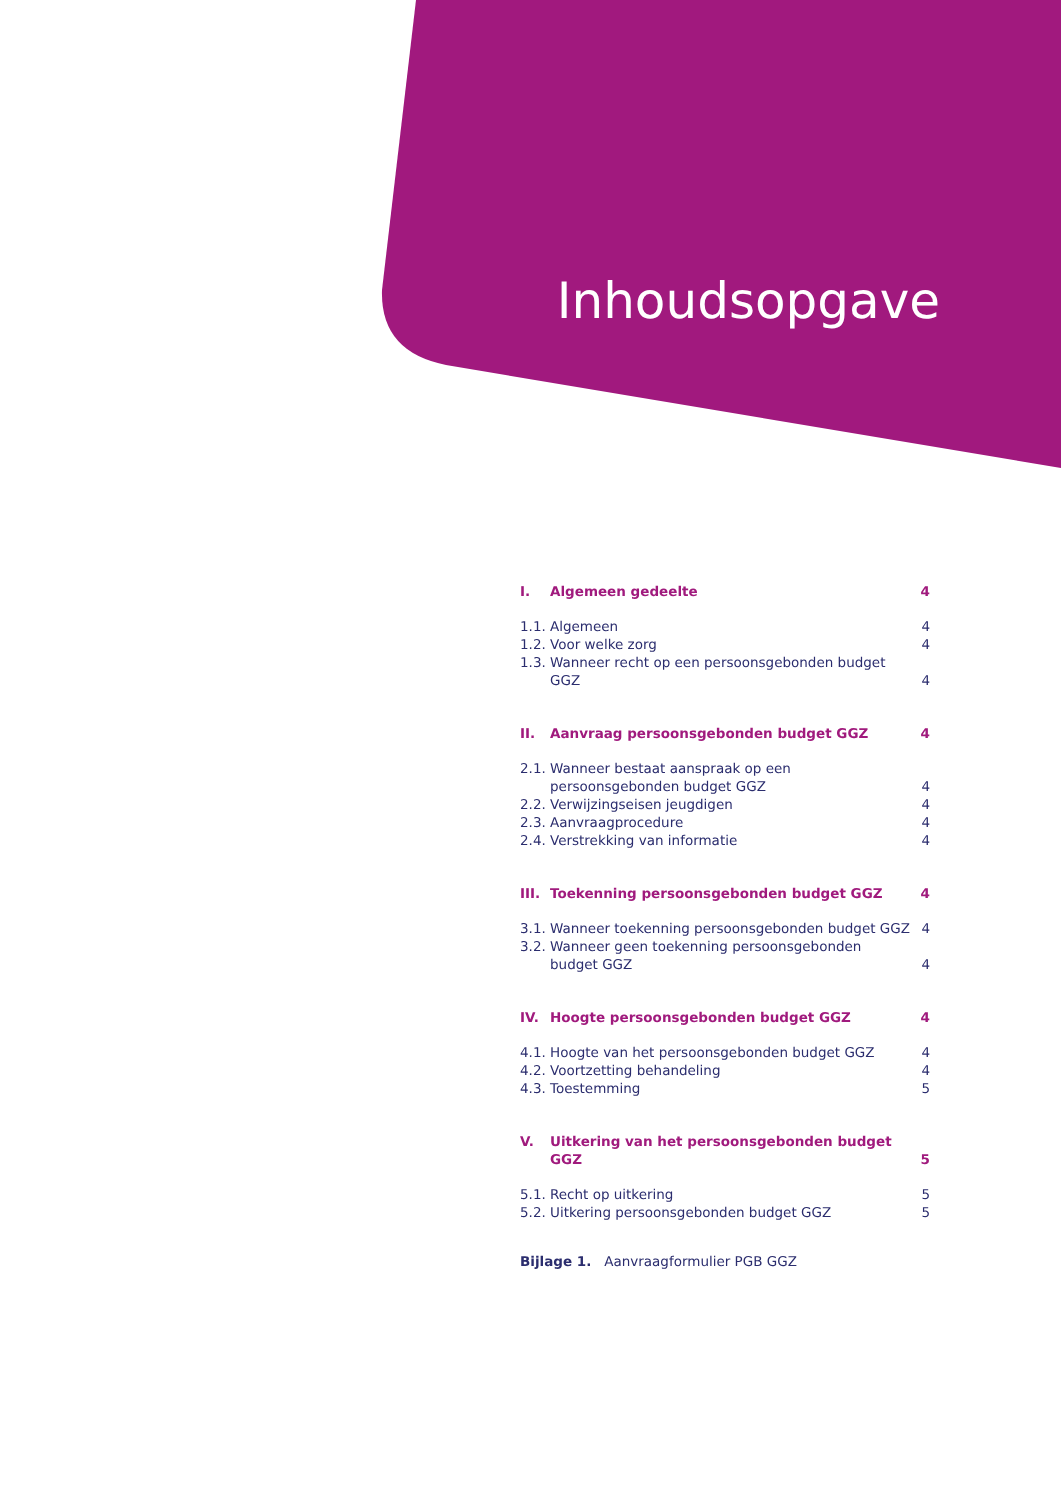Inhoudsopgave
| I. | Algemeen gedeelte | 4 |
| 1.1. | Algemeen | 4 |
| 1.2. | Voor welke zorg | 4 |
| 1.3. | Wanneer recht op een persoonsgebonden budget GGZ | 4 |
| II. | Aanvraag persoonsgebonden budget GGZ | 4 |
| 2.1. | Wanneer bestaat aanspraak op een persoonsgebonden budget GGZ | 4 |
| 2.2. | Verwijzingseisen jeugdigen | 4 |
| 2.3. | Aanvraagprocedure | 4 |
| 2.4. | Verstrekking van informatie | 4 |
| III. | Toekenning persoonsgebonden budget GGZ | 4 |
| 3.1. | Wanneer toekenning persoonsgebonden budget GGZ | 4 |
| 3.2. | Wanneer geen toekenning persoonsgebonden budget GGZ | 4 |
| IV. | Hoogte persoonsgebonden budget GGZ | 4 |
| 4.1. | Hoogte van het persoonsgebonden budget GGZ | 4 |
| 4.2. | Voortzetting behandeling | 4 |
| 4.3. | Toestemming | 5 |
| V. | Uitkering van het persoonsgebonden budget GGZ | 5 |
| 5.1. | Recht op uitkering | 5 |
| 5.2. | Uitkering persoonsgebonden budget GGZ | 5 |
Bijlage 1. Aanvraagformulier PGB GGZ